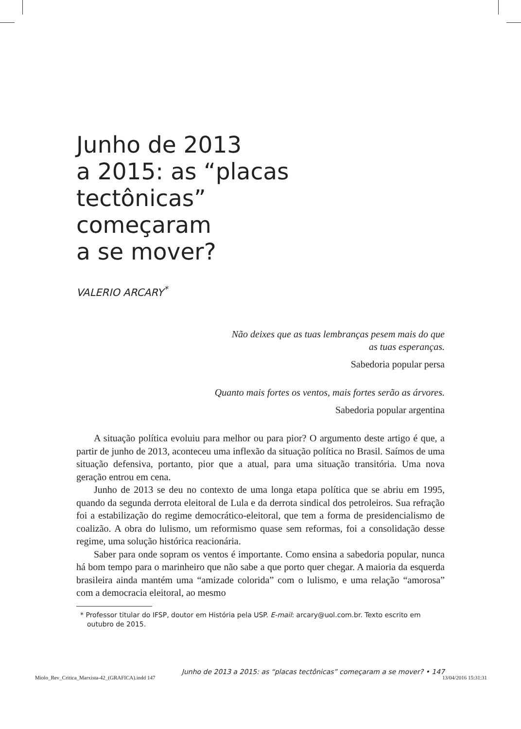Junho de 2013
a 2015: as “placas
tectônicas”
começaram
a se mover?
VALERIO ARCARY<sup>*</sup>
Não deixes que as tuas lembranças pesem mais do que
as tuas esperanças.
Sabedoria popular persa
Quanto mais fortes os ventos, mais fortes serão as árvores.
Sabedoria popular argentina
A situação política evoluiu para melhor ou para pior? O argumento deste artigo é que, a partir de junho de 2013, aconteceu uma inflexão da situação política no Brasil. Saímos de uma situação defensiva, portanto, pior que a atual, para uma situação transitória. Uma nova geração entrou em cena.
Junho de 2013 se deu no contexto de uma longa etapa política que se abriu em 1995, quando da segunda derrota eleitoral de Lula e da derrota sindical dos petroleiros. Sua refração foi a estabilização do regime democrático-eleitoral, que tem a forma de presidencialismo de coalizão. A obra do lulismo, um reformismo quase sem reformas, foi a consolidação desse regime, uma solução histórica reacionária.
Saber para onde sopram os ventos é importante. Como ensina a sabedoria popular, nunca há bom tempo para o marinheiro que não sabe a que porto quer chegar. A maioria da esquerda brasileira ainda mantém uma “amizade colorida” com o lulismo, e uma relação “amorosa” com a democracia eleitoral, ao mesmo
* Professor titular do IFSP, doutor em História pela USP. E-mail: arcary@uol.com.br. Texto escrito em outubro de 2015.
Junho de 2013 a 2015: as “placas tectônicas” começaram a se mover? • 147
Miolo_Rev_Critica_Marxista-42_(GRAFICA).indd 147 13/04/2016 15:31:31